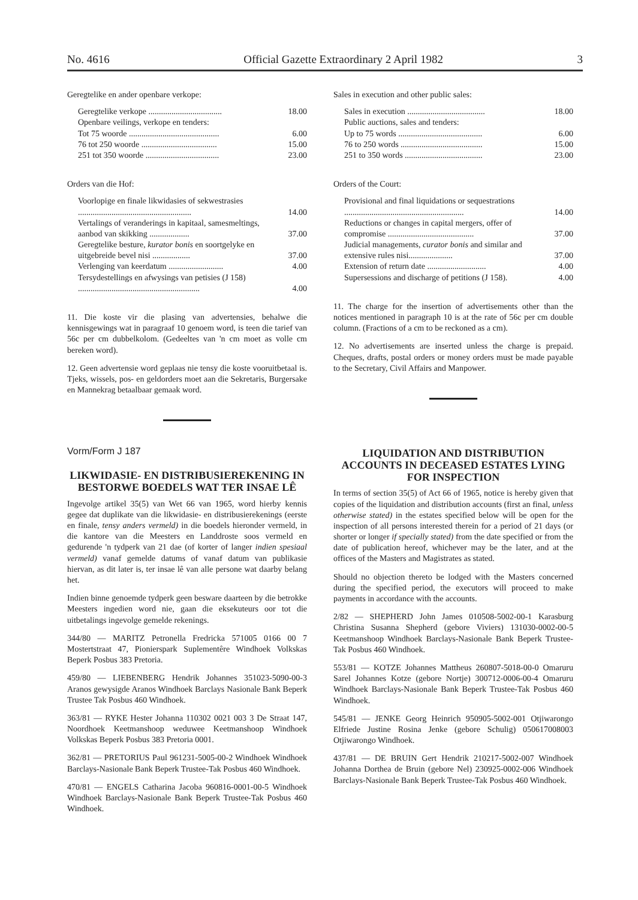No. 4616 Official Gazette Extraordinary 2 April 1982 3
Geregtelike en ander openbare verkope:
| Geregtelike verkope ................................... | 18.00 |
| Openbare veilings, verkope en tenders: | |
| Tot 75 woorde ........................................... | 6.00 |
| 76 tot 250 woorde .................................... | 15.00 |
| 251 tot 350 woorde ................................... | 23.00 |
Orders van die Hof:
| Voorlopige en finale likwidasies of sekwestrasies ...................................................... | 14.00 |
| Vertalings of veranderings in kapitaal, samesmeltings, aanbod van skikking ................... | 37.00 |
| Geregtelike besture, kurator bonis en soortgelyke en uitgebreide bevel nisi .................. | 37.00 |
| Verlenging van keerdatum .......................... | 4.00 |
| Tersydestellings en afwysings van petisies (J 158) .......................................................... | 4.00 |
11. Die koste vir die plasing van advertensies, behalwe die kennisgewings wat in paragraaf 10 genoem word, is teen die tarief van 56c per cm dubbelkolom. (Gedeeltes van 'n cm moet as volle cm bereken word).
12. Geen advertensie word geplaas nie tensy die koste vooruitbetaal is. Tjeks, wissels, pos- en geldorders moet aan die Sekretaris, Burgersake en Mannekrag betaalbaar gemaak word.
Vorm/Form J 187
LIKWIDASIE- EN DISTRIBUSIEREKENING IN BESTORWE BOEDELS WAT TER INSAE LÊ
Ingevolge artikel 35(5) van Wet 66 van 1965, word hierby kennis gegee dat duplikate van die likwidasie- en distribusierekenings (eerste en finale, tensy anders vermeld) in die boedels hieronder vermeld, in die kantore van die Meesters en Landdroste soos vermeld en gedurende 'n tydperk van 21 dae (of korter of langer indien spesiaal vermeld) vanaf gemelde datums of vanaf datum van publikasie hiervan, as dit later is, ter insae lê van alle persone wat daarby belang het.
Indien binne genoemde tydperk geen besware daarteen by die betrokke Meesters ingedien word nie, gaan die eksekuteurs oor tot die uitbetalings ingevolge gemelde rekenings.
344/80 — MARITZ Petronella Fredricka 571005 0166 00 7 Mostertstraat 47, Pionierspark Suplementêre Windhoek Volkskas Beperk Posbus 383 Pretoria.
459/80 — LIEBENBERG Hendrik Johannes 351023-5090-00-3 Aranos gewysigde Aranos Windhoek Barclays Nasionale Bank Beperk Trustee Tak Posbus 460 Windhoek.
363/81 — RYKE Hester Johanna 110302 0021 003 3 De Straat 147, Noordhoek Keetmanshoop weduwee Keetmanshoop Windhoek Volkskas Beperk Posbus 383 Pretoria 0001.
362/81 — PRETORIUS Paul 961231-5005-00-2 Windhoek Windhoek Barclays-Nasionale Bank Beperk Trustee-Tak Posbus 460 Windhoek.
470/81 — ENGELS Catharina Jacoba 960816-0001-00-5 Windhoek Windhoek Barclays-Nasionale Bank Beperk Trustee-Tak Posbus 460 Windhoek.
Sales in execution and other public sales:
| Sales in execution ..................................... | 18.00 |
| Public auctions, sales and tenders: | |
| Up to 75 words ........................................ | 6.00 |
| 76 to 250 words ....................................... | 15.00 |
| 251 to 350 words ..................................... | 23.00 |
Orders of the Court:
| Provisional and final liquidations or sequestrations ......................................................... | 14.00 |
| Reductions or changes in capital mergers, offer of compromise ......................................... | 37.00 |
| Judicial managements, curator bonis and similar and extensive rules nisi..................... | 37.00 |
| Extension of return date ............................ | 4.00 |
| Supersessions and discharge of petitions (J 158). | 4.00 |
11. The charge for the insertion of advertisements other than the notices mentioned in paragraph 10 is at the rate of 56c per cm double column. (Fractions of a cm to be reckoned as a cm).
12. No advertisements are inserted unless the charge is prepaid. Cheques, drafts, postal orders or money orders must be made payable to the Secretary, Civil Affairs and Manpower.
LIQUIDATION AND DISTRIBUTION ACCOUNTS IN DECEASED ESTATES LYING FOR INSPECTION
In terms of section 35(5) of Act 66 of 1965, notice is hereby given that copies of the liquidation and distribution accounts (first an final, unless otherwise stated) in the estates specified below will be open for the inspection of all persons interested therein for a period of 21 days (or shorter or longer if specially stated) from the date specified or from the date of publication hereof, whichever may be the later, and at the offices of the Masters and Magistrates as stated.
Should no objection thereto be lodged with the Masters concerned during the specified period, the executors will proceed to make payments in accordance with the accounts.
2/82 — SHEPHERD John James 010508-5002-00-1 Karasburg Christina Susanna Shepherd (gebore Viviers) 131030-0002-00-5 Keetmanshoop Windhoek Barclays-Nasionale Bank Beperk Trustee-Tak Posbus 460 Windhoek.
553/81 — KOTZE Johannes Mattheus 260807-5018-00-0 Omaruru Sarel Johannes Kotze (gebore Nortje) 300712-0006-00-4 Omaruru Windhoek Barclays-Nasionale Bank Beperk Trustee-Tak Posbus 460 Windhoek.
545/81 — JENKE Georg Heinrich 950905-5002-001 Otjiwarongo Elfriede Justine Rosina Jenke (gebore Schulig) 050617008003 Otjiwarongo Windhoek.
437/81 — DE BRUIN Gert Hendrik 210217-5002-007 Windhoek Johanna Dorthea de Bruin (gebore Nel) 230925-0002-006 Windhoek Barclays-Nasionale Bank Beperk Trustee-Tak Posbus 460 Windhoek.